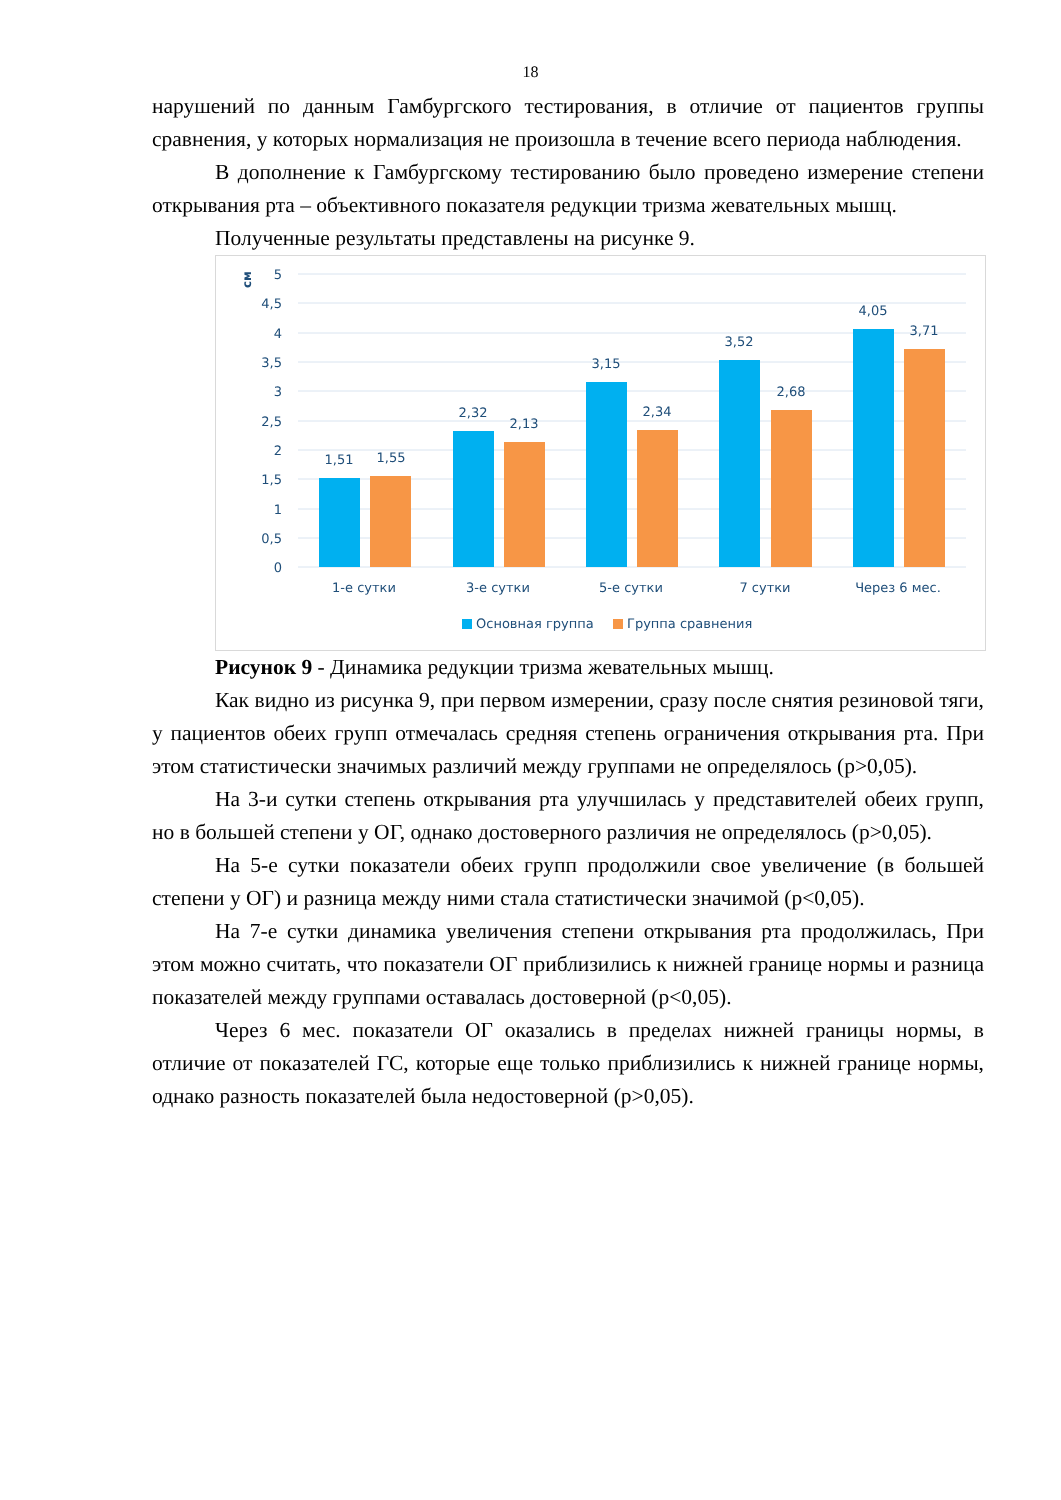18
нарушений по данным Гамбургского тестирования, в отличие от пациентов группы сравнения, у которых нормализация не произошла в течение всего периода наблюдения.
В дополнение к Гамбургскому тестированию было проведено измерение степени открывания рта – объективного показателя редукции тризма жевательных мышц.
Полученные результаты представлены на рисунке 9.
см
5
4,5
4
3,5
3
2,5
2
1,5
1
0,5
0
1,51
1,55
2,32
2,13
3,15
2,34
3,52
2,68
4,05
3,71
1-е сутки
3-е сутки
5-е сутки
7 сутки
Через 6 мес.
Основная группа
Группа сравнения
Рисунок 9 - Динамика редукции тризма жевательных мышц.
Как видно из рисунка 9, при первом измерении, сразу после снятия резиновой тяги, у пациентов обеих групп отмечалась средняя степень ограничения открывания рта. При этом статистически значимых различий между группами не определялось (p>0,05).
На 3-и сутки степень открывания рта улучшилась у представителей обеих групп, но в большей степени у ОГ, однако достоверного различия не определялось (p>0,05).
На 5-е сутки показатели обеих групп продолжили свое увеличение (в большей степени у ОГ) и разница между ними стала статистически значимой (p<0,05).
На 7-е сутки динамика увеличения степени открывания рта продолжилась, При этом можно считать, что показатели ОГ приблизились к нижней границе нормы и разница показателей между группами оставалась достоверной (p<0,05).
Через 6 мес. показатели ОГ оказались в пределах нижней границы нормы, в отличие от показателей ГС, которые еще только приблизились к нижней границе нормы, однако разность показателей была недостоверной (p>0,05).